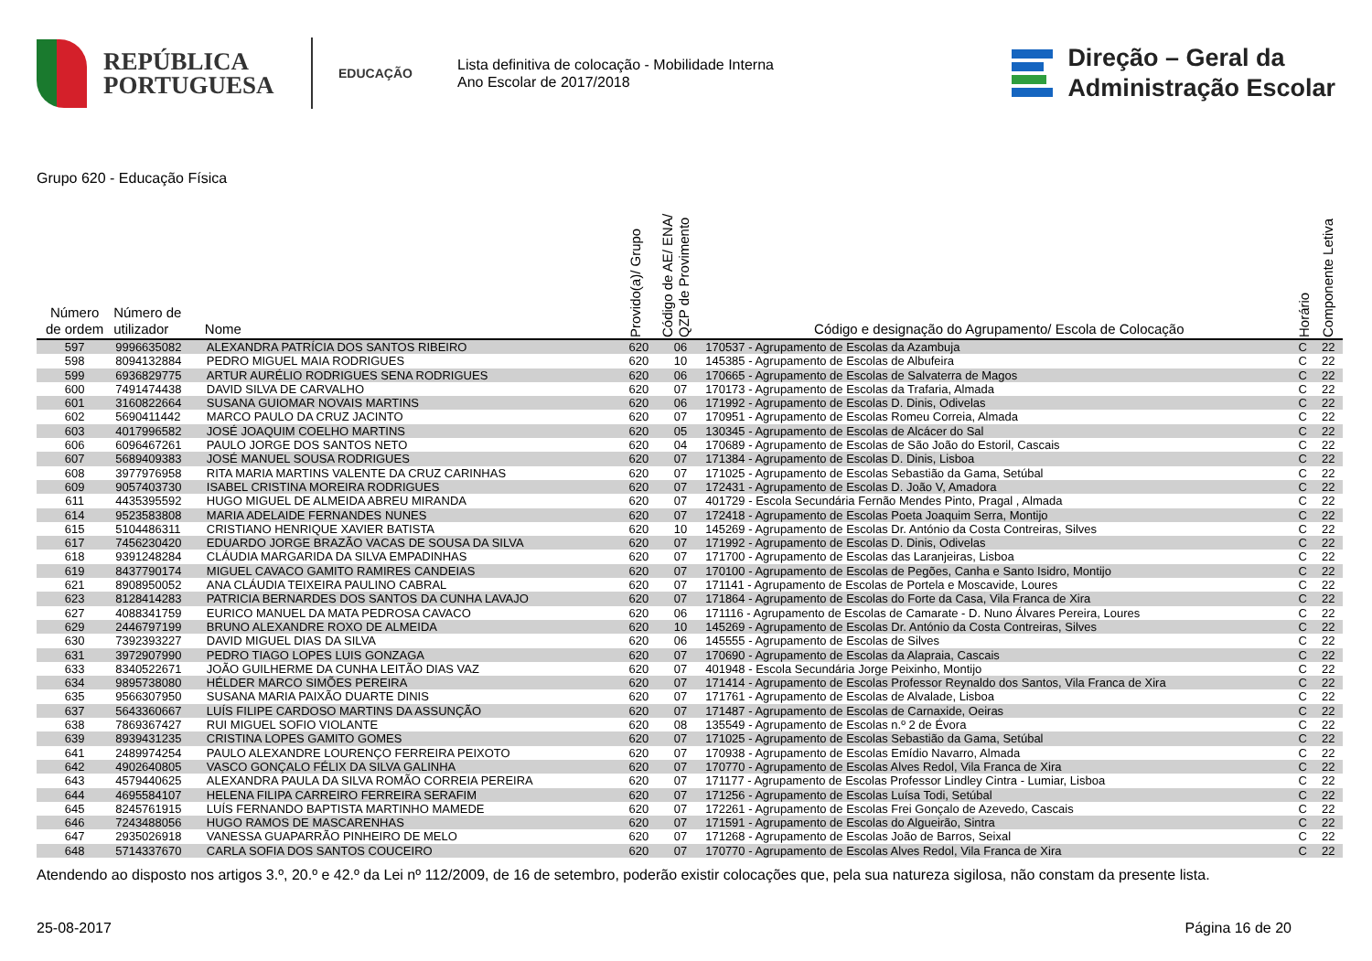REPÚBLICA
PORTUGUESA
EDUCAÇÃO
Lista definitiva de colocação - Mobilidade Interna
Ano Escolar de 2017/2018
Direção – Geral da
Administração Escolar
Grupo 620 - Educação Física
| Número de ordem | Número de utilizador | Nome | Provido(a)/ Grupo | Código de AE/ ENA/ QZP de Provimento | Código e designação do Agrupamento/ Escola de Colocação | Horário | Componente Letiva |
| --- | --- | --- | --- | --- | --- | --- | --- |
| 597 | 9996635082 | ALEXANDRA PATRÍCIA DOS SANTOS RIBEIRO | 620 | 06 | 170537 - Agrupamento de Escolas da Azambuja | C | 22 |
| 598 | 8094132884 | PEDRO MIGUEL MAIA RODRIGUES | 620 | 10 | 145385 - Agrupamento de Escolas de Albufeira | C | 22 |
| 599 | 6936829775 | ARTUR AURÉLIO RODRIGUES SENA RODRIGUES | 620 | 06 | 170665 - Agrupamento de Escolas de Salvaterra de Magos | C | 22 |
| 600 | 7491474438 | DAVID SILVA DE CARVALHO | 620 | 07 | 170173 - Agrupamento de Escolas da Trafaria, Almada | C | 22 |
| 601 | 3160822664 | SUSANA GUIOMAR NOVAIS MARTINS | 620 | 06 | 171992 - Agrupamento de Escolas D. Dinis, Odivelas | C | 22 |
| 602 | 5690411442 | MARCO PAULO DA CRUZ JACINTO | 620 | 07 | 170951 - Agrupamento de Escolas Romeu Correia, Almada | C | 22 |
| 603 | 4017996582 | JOSÉ JOAQUIM COELHO MARTINS | 620 | 05 | 130345 - Agrupamento de Escolas de Alcácer do Sal | C | 22 |
| 606 | 6096467261 | PAULO JORGE DOS SANTOS NETO | 620 | 04 | 170689 - Agrupamento de Escolas de São João do Estoril, Cascais | C | 22 |
| 607 | 5689409383 | JOSÉ MANUEL SOUSA RODRIGUES | 620 | 07 | 171384 - Agrupamento de Escolas D. Dinis, Lisboa | C | 22 |
| 608 | 3977976958 | RITA MARIA MARTINS VALENTE DA CRUZ CARINHAS | 620 | 07 | 171025 - Agrupamento de Escolas Sebastião da Gama, Setúbal | C | 22 |
| 609 | 9057403730 | ISABEL CRISTINA MOREIRA RODRIGUES | 620 | 07 | 172431 - Agrupamento de Escolas D. João V, Amadora | C | 22 |
| 611 | 4435395592 | HUGO MIGUEL DE ALMEIDA ABREU MIRANDA | 620 | 07 | 401729 - Escola Secundária Fernão Mendes Pinto, Pragal , Almada | C | 22 |
| 614 | 9523583808 | MARIA ADELAIDE FERNANDES NUNES | 620 | 07 | 172418 - Agrupamento de Escolas Poeta Joaquim Serra, Montijo | C | 22 |
| 615 | 5104486311 | CRISTIANO HENRIQUE XAVIER BATISTA | 620 | 10 | 145269 - Agrupamento de Escolas Dr. António da Costa Contreiras, Silves | C | 22 |
| 617 | 7456230420 | EDUARDO JORGE BRAZÃO VACAS DE SOUSA DA SILVA | 620 | 07 | 171992 - Agrupamento de Escolas D. Dinis, Odivelas | C | 22 |
| 618 | 9391248284 | CLÁUDIA MARGARIDA DA SILVA EMPADINHAS | 620 | 07 | 171700 - Agrupamento de Escolas das Laranjeiras, Lisboa | C | 22 |
| 619 | 8437790174 | MIGUEL CAVACO GAMITO RAMIRES CANDEIAS | 620 | 07 | 170100 - Agrupamento de Escolas de Pegões, Canha e Santo Isidro, Montijo | C | 22 |
| 621 | 8908950052 | ANA CLÁUDIA TEIXEIRA PAULINO CABRAL | 620 | 07 | 171141 - Agrupamento de Escolas de Portela e Moscavide, Loures | C | 22 |
| 623 | 8128414283 | PATRICIA BERNARDES DOS SANTOS DA CUNHA LAVAJO | 620 | 07 | 171864 - Agrupamento de Escolas do Forte da Casa, Vila Franca de Xira | C | 22 |
| 627 | 4088341759 | EURICO MANUEL DA MATA PEDROSA CAVACO | 620 | 06 | 171116 - Agrupamento de Escolas de Camarate - D. Nuno Álvares Pereira, Loures | C | 22 |
| 629 | 2446797199 | BRUNO ALEXANDRE ROXO DE ALMEIDA | 620 | 10 | 145269 - Agrupamento de Escolas Dr. António da Costa Contreiras, Silves | C | 22 |
| 630 | 7392393227 | DAVID MIGUEL DIAS DA SILVA | 620 | 06 | 145555 - Agrupamento de Escolas de Silves | C | 22 |
| 631 | 3972907990 | PEDRO TIAGO LOPES LUIS GONZAGA | 620 | 07 | 170690 - Agrupamento de Escolas da Alapraia, Cascais | C | 22 |
| 633 | 8340522671 | JOÃO GUILHERME DA CUNHA LEITÃO DIAS VAZ | 620 | 07 | 401948 - Escola Secundária Jorge Peixinho, Montijo | C | 22 |
| 634 | 9895738080 | HÉLDER MARCO SIMÕES PEREIRA | 620 | 07 | 171414 - Agrupamento de Escolas Professor Reynaldo dos Santos, Vila Franca de Xira | C | 22 |
| 635 | 9566307950 | SUSANA MARIA PAIXÃO DUARTE DINIS | 620 | 07 | 171761 - Agrupamento de Escolas de Alvalade, Lisboa | C | 22 |
| 637 | 5643360667 | LUÍS FILIPE CARDOSO MARTINS DA ASSUNÇÃO | 620 | 07 | 171487 - Agrupamento de Escolas de Carnaxide, Oeiras | C | 22 |
| 638 | 7869367427 | RUI MIGUEL SOFIO VIOLANTE | 620 | 08 | 135549 - Agrupamento de Escolas n.º 2 de Évora | C | 22 |
| 639 | 8939431235 | CRISTINA LOPES GAMITO GOMES | 620 | 07 | 171025 - Agrupamento de Escolas Sebastião da Gama, Setúbal | C | 22 |
| 641 | 2489974254 | PAULO ALEXANDRE LOURENÇO FERREIRA PEIXOTO | 620 | 07 | 170938 - Agrupamento de Escolas Emídio Navarro, Almada | C | 22 |
| 642 | 4902640805 | VASCO GONÇALO FÉLIX DA SILVA GALINHA | 620 | 07 | 170770 - Agrupamento de Escolas Alves Redol, Vila Franca de Xira | C | 22 |
| 643 | 4579440625 | ALEXANDRA PAULA DA SILVA ROMÃO CORREIA PEREIRA | 620 | 07 | 171177 - Agrupamento de Escolas Professor Lindley Cintra - Lumiar, Lisboa | C | 22 |
| 644 | 4695584107 | HELENA FILIPA CARREIRO FERREIRA SERAFIM | 620 | 07 | 171256 - Agrupamento de Escolas Luísa Todi, Setúbal | C | 22 |
| 645 | 8245761915 | LUÍS FERNANDO BAPTISTA MARTINHO MAMEDE | 620 | 07 | 172261 - Agrupamento de Escolas Frei Gonçalo de Azevedo, Cascais | C | 22 |
| 646 | 7243488056 | HUGO RAMOS DE MASCARENHAS | 620 | 07 | 171591 - Agrupamento de Escolas do Algueirão, Sintra | C | 22 |
| 647 | 2935026918 | VANESSA GUAPARRÃO PINHEIRO DE MELO | 620 | 07 | 171268 - Agrupamento de Escolas João de Barros, Seixal | C | 22 |
| 648 | 5714337670 | CARLA SOFIA DOS SANTOS COUCEIRO | 620 | 07 | 170770 - Agrupamento de Escolas Alves Redol, Vila Franca de Xira | C | 22 |
Atendendo ao disposto nos artigos 3.º, 20.º e 42.º da Lei nº 112/2009, de 16 de setembro, poderão existir colocações que, pela sua natureza sigilosa, não constam da presente lista.
25-08-2017 Página 16 de 20